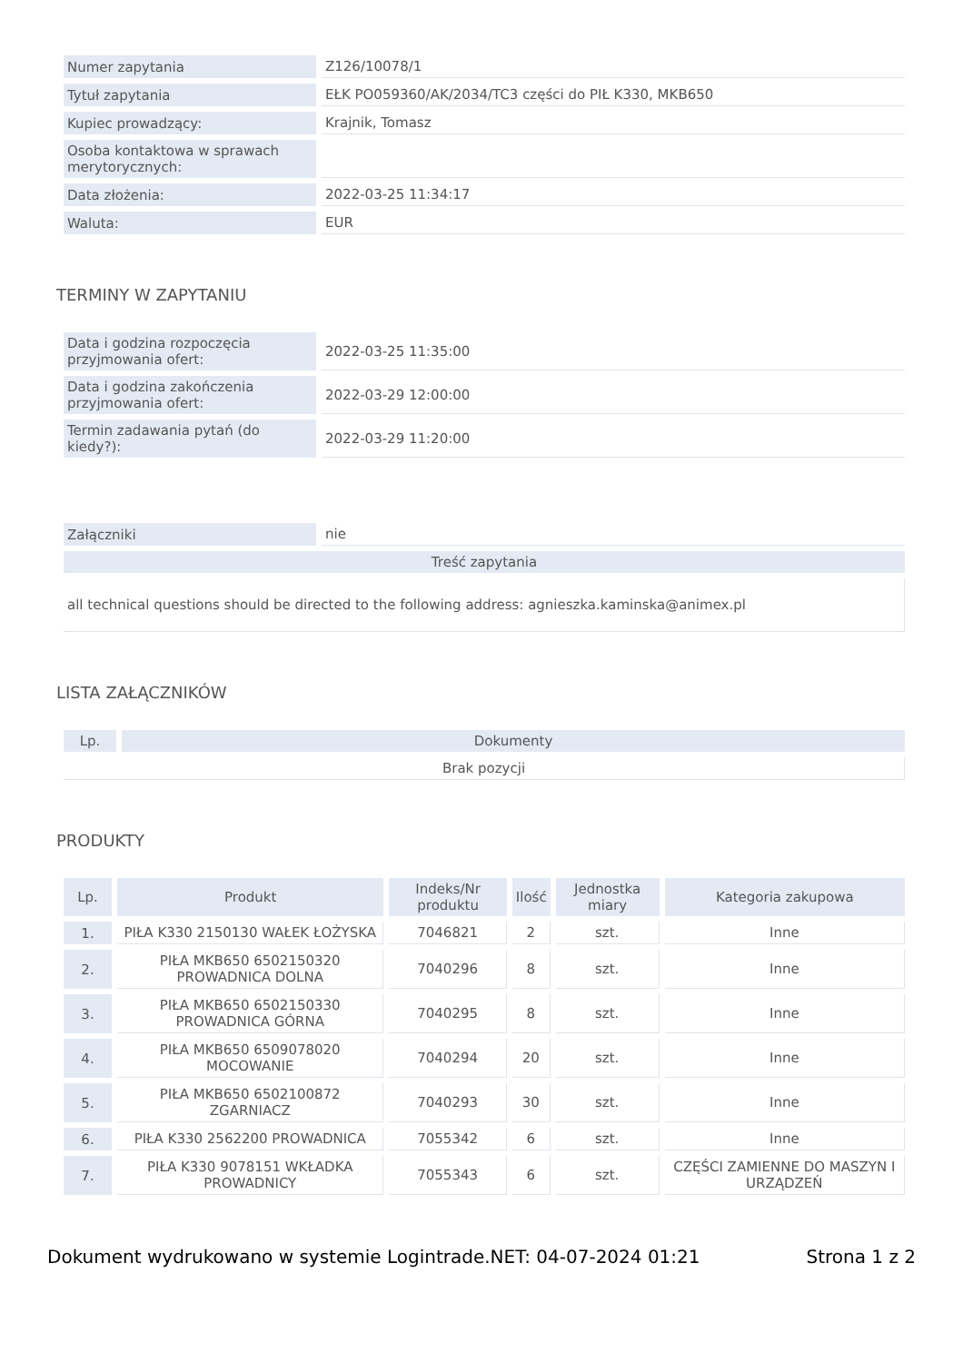| Numer zapytania | Z126/10078/1 |
| Tytuł zapytania | EŁK PO059360/AK/2034/TC3 części do PIŁ K330, MKB650 |
| Kupiec prowadzący: | Krajnik, Tomasz |
| Osoba kontaktowa w sprawach merytorycznych: | |
| Data złożenia: | 2022-03-25 11:34:17 |
| Waluta: | EUR |
TERMINY W ZAPYTANIU
| Data i godzina rozpoczęcia przyjmowania ofert: | 2022-03-25 11:35:00 |
| Data i godzina zakończenia przyjmowania ofert: | 2022-03-29 12:00:00 |
| Termin zadawania pytań (do kiedy?): | 2022-03-29 11:20:00 |
| Załączniki | nie |
| Treść zapytania | |
| all technical questions should be directed to the following address: agnieszka.kaminska@animex.pl | |
LISTA ZAŁĄCZNIKÓW
| Lp. | Dokumenty |
| --- | --- |
| Brak pozycji | |
PRODUKTY
| Lp. | Produkt | Indeks/Nr produktu | Ilość | Jednostka miary | Kategoria zakupowa |
| --- | --- | --- | --- | --- | --- |
| 1. | PIŁA K330 2150130 WAŁEK ŁOŻYSKA | 7046821 | 2 | szt. | Inne |
| 2. | PIŁA MKB650 6502150320 PROWADNICA DOLNA | 7040296 | 8 | szt. | Inne |
| 3. | PIŁA MKB650 6502150330 PROWADNICA GÓRNA | 7040295 | 8 | szt. | Inne |
| 4. | PIŁA MKB650 6509078020 MOCOWANIE | 7040294 | 20 | szt. | Inne |
| 5. | PIŁA MKB650 6502100872 ZGARNIACZ | 7040293 | 30 | szt. | Inne |
| 6. | PIŁA K330 2562200 PROWADNICA | 7055342 | 6 | szt. | Inne |
| 7. | PIŁA K330 9078151 WKŁADKA PROWADNICY | 7055343 | 6 | szt. | CZĘŚCI ZAMIENNE DO MASZYN I URZĄDZEŃ |
Dokument wydrukowano w systemie Logintrade.NET: 04-07-2024 01:21 Strona 1 z 2